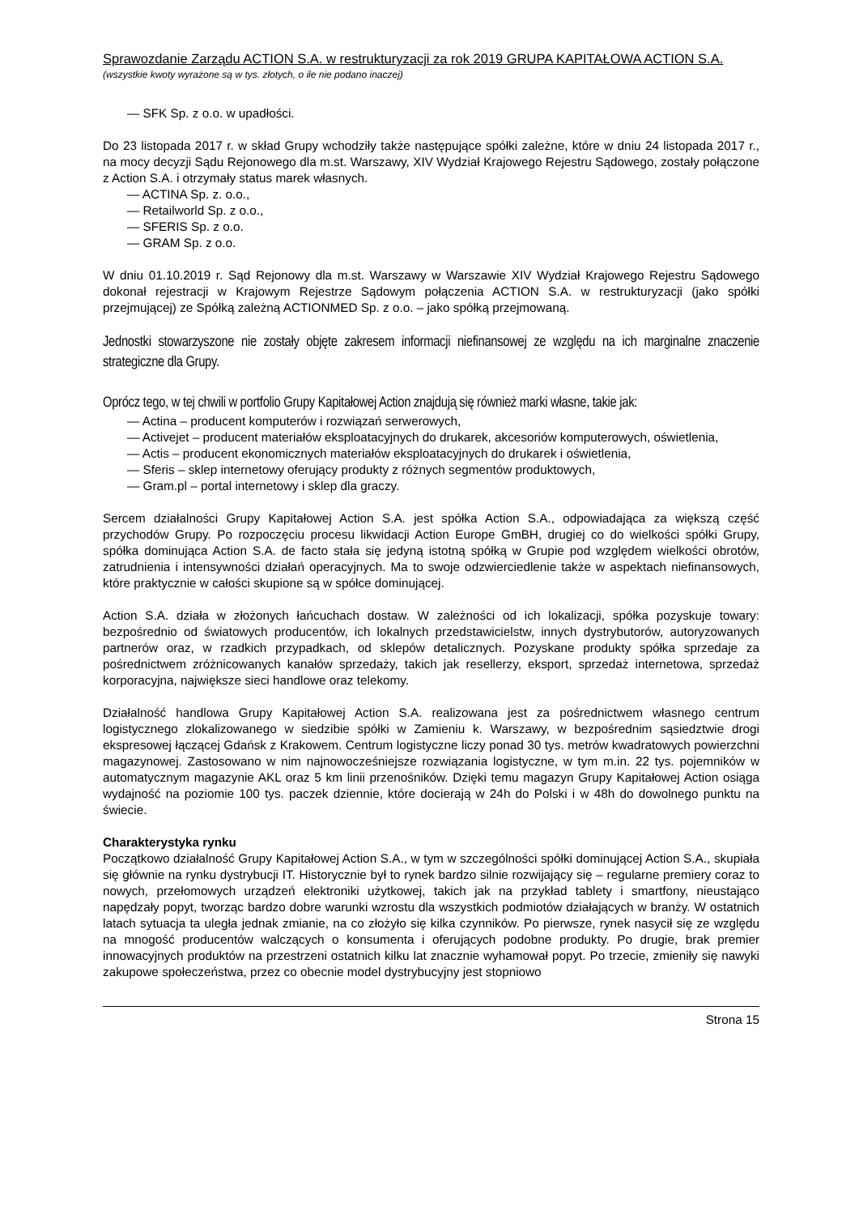Sprawozdanie Zarządu ACTION S.A. w restrukturyzacji za rok 2019 GRUPA KAPITAŁOWA ACTION S.A.
(wszystkie kwoty wyrażone są w tys. złotych, o ile nie podano inaczej)
— SFK Sp. z o.o. w upadłości.
Do 23 listopada 2017 r. w skład Grupy wchodziły także następujące spółki zależne, które w dniu 24 listopada 2017 r., na mocy decyzji Sądu Rejonowego dla m.st. Warszawy, XIV Wydział Krajowego Rejestru Sądowego, zostały połączone z Action S.A. i otrzymały status marek własnych.
— ACTINA Sp. z. o.o.,
— Retailworld Sp. z o.o.,
— SFERIS Sp. z o.o.
— GRAM Sp. z o.o.
W dniu 01.10.2019 r. Sąd Rejonowy dla m.st. Warszawy w Warszawie XIV Wydział Krajowego Rejestru Sądowego dokonał rejestracji w Krajowym Rejestrze Sądowym połączenia ACTION S.A. w restrukturyzacji (jako spółki przejmującej) ze Spółką zależną ACTIONMED Sp. z o.o. – jako spółką przejmowaną.
Jednostki stowarzyszone nie zostały objęte zakresem informacji niefinansowej ze względu na ich marginalne znaczenie strategiczne dla Grupy.
Oprócz tego, w tej chwili w portfolio Grupy Kapitałowej Action znajdują się również marki własne, takie jak:
— Actina – producent komputerów i rozwiązań serwerowych,
— Activejet – producent materiałów eksploatacyjnych do drukarek, akcesoriów komputerowych, oświetlenia,
— Actis – producent ekonomicznych materiałów eksploatacyjnych do drukarek i oświetlenia,
— Sferis – sklep internetowy oferujący produkty z różnych segmentów produktowych,
— Gram.pl – portal internetowy i sklep dla graczy.
Sercem działalności Grupy Kapitałowej Action S.A. jest spółka Action S.A., odpowiadająca za większą część przychodów Grupy. Po rozpoczęciu procesu likwidacji Action Europe GmBH, drugiej co do wielkości spółki Grupy, spółka dominująca Action S.A. de facto stała się jedyną istotną spółką w Grupie pod względem wielkości obrotów, zatrudnienia i intensywności działań operacyjnych. Ma to swoje odzwierciedlenie także w aspektach niefinansowych, które praktycznie w całości skupione są w spółce dominującej.
Action S.A. działa w złożonych łańcuchach dostaw. W zależności od ich lokalizacji, spółka pozyskuje towary: bezpośrednio od światowych producentów, ich lokalnych przedstawicielstw, innych dystrybutorów, autoryzowanych partnerów oraz, w rzadkich przypadkach, od sklepów detalicznych. Pozyskane produkty spółka sprzedaje za pośrednictwem zróżnicowanych kanałów sprzedaży, takich jak resellerzy, eksport, sprzedaż internetowa, sprzedaż korporacyjna, największe sieci handlowe oraz telekomy.
Działalność handlowa Grupy Kapitałowej Action S.A. realizowana jest za pośrednictwem własnego centrum logistycznego zlokalizowanego w siedzibie spółki w Zamieniu k. Warszawy, w bezpośrednim sąsiedztwie drogi ekspresowej łączącej Gdańsk z Krakowem. Centrum logistyczne liczy ponad 30 tys. metrów kwadratowych powierzchni magazynowej. Zastosowano w nim najnowocześniejsze rozwiązania logistyczne, w tym m.in. 22 tys. pojemników w automatycznym magazynie AKL oraz 5 km linii przenośników. Dzięki temu magazyn Grupy Kapitałowej Action osiąga wydajność na poziomie 100 tys. paczek dziennie, które docierają w 24h do Polski i w 48h do dowolnego punktu na świecie.
Charakterystyka rynku
Początkowo działalność Grupy Kapitałowej Action S.A., w tym w szczególności spółki dominującej Action S.A., skupiała się głównie na rynku dystrybucji IT. Historycznie był to rynek bardzo silnie rozwijający się – regularne premiery coraz to nowych, przełomowych urządzeń elektroniki użytkowej, takich jak na przykład tablety i smartfony, nieustająco napędzały popyt, tworząc bardzo dobre warunki wzrostu dla wszystkich podmiotów działających w branży. W ostatnich latach sytuacja ta uległa jednak zmianie, na co złożyło się kilka czynników. Po pierwsze, rynek nasycił się ze względu na mnogość producentów walczących o konsumenta i oferujących podobne produkty. Po drugie, brak premier innowacyjnych produktów na przestrzeni ostatnich kilku lat znacznie wyhamował popyt. Po trzecie, zmieniły się nawyki zakupowe społeczeństwa, przez co obecnie model dystrybucyjny jest stopniowo
Strona 15